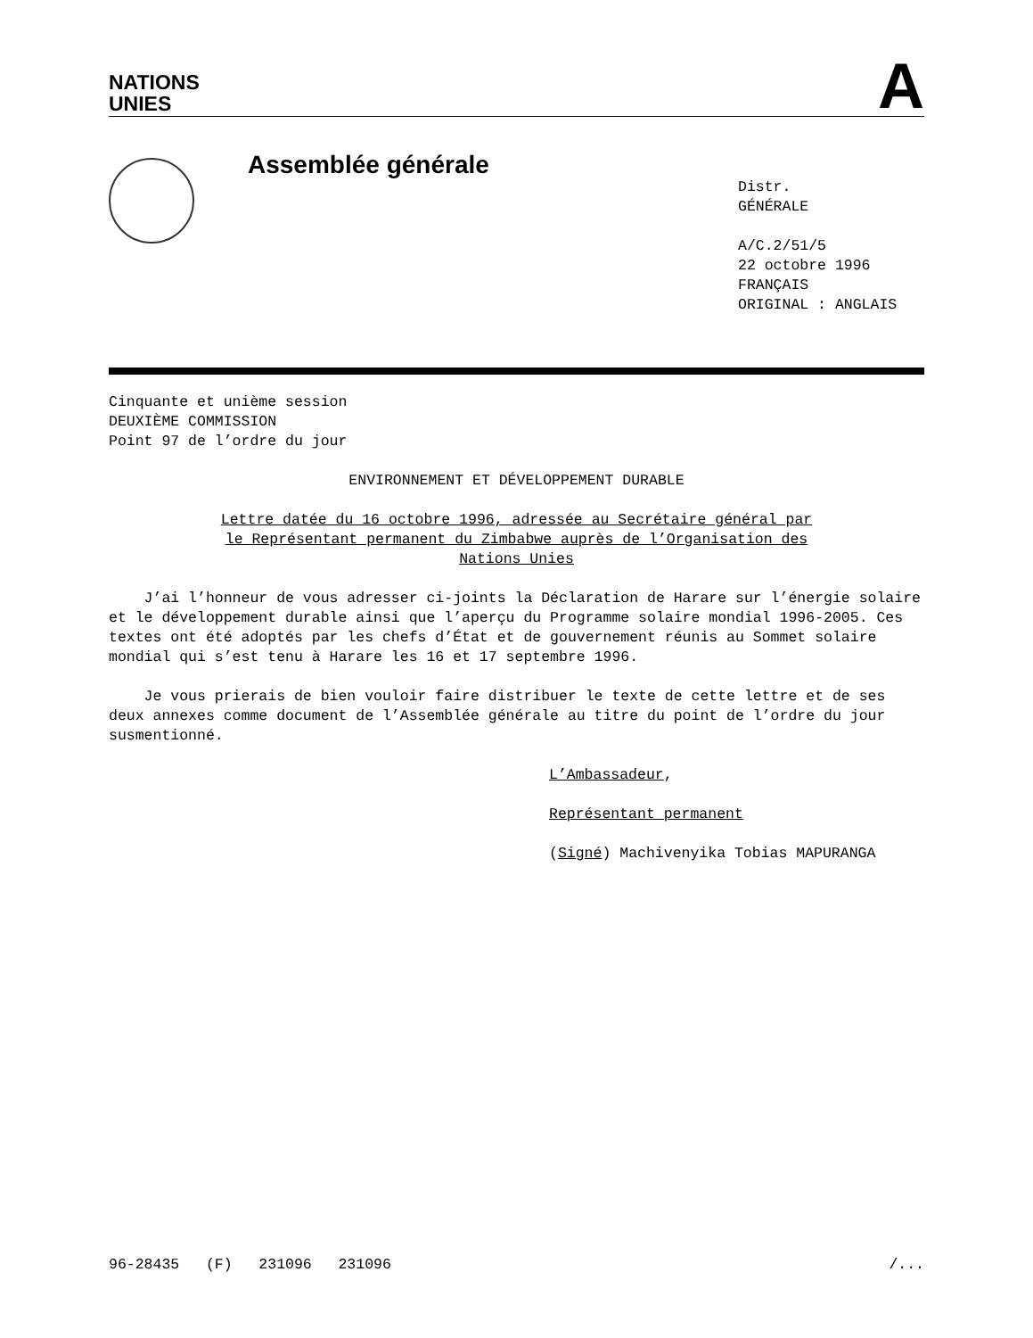NATIONS
UNIES
A
Assemblée générale
Distr.
GÉNÉRALE
A/C.2/51/5
22 octobre 1996
FRANÇAIS
ORIGINAL : ANGLAIS
Cinquante et unième session
DEUXIÈME COMMISSION
Point 97 de l’ordre du jour
ENVIRONNEMENT ET DÉVELOPPEMENT DURABLE
Lettre datée du 16 octobre 1996, adressée au Secrétaire général par
le Représentant permanent du Zimbabwe auprès de l’Organisation des
Nations Unies
J’ai l’honneur de vous adresser ci-joints la Déclaration de Harare sur l’énergie solaire et le développement durable ainsi que l’aperçu du Programme solaire mondial 1996-2005. Ces textes ont été adoptés par les chefs d’État et de gouvernement réunis au Sommet solaire mondial qui s’est tenu à Harare les 16 et 17 septembre 1996.
Je vous prierais de bien vouloir faire distribuer le texte de cette lettre et de ses deux annexes comme document de l’Assemblée générale au titre du point de l’ordre du jour susmentionné.
L’Ambassadeur,
Représentant permanent
(Signé) Machivenyika Tobias MAPURANGA
96-28435 (F) 231096 231096 /...